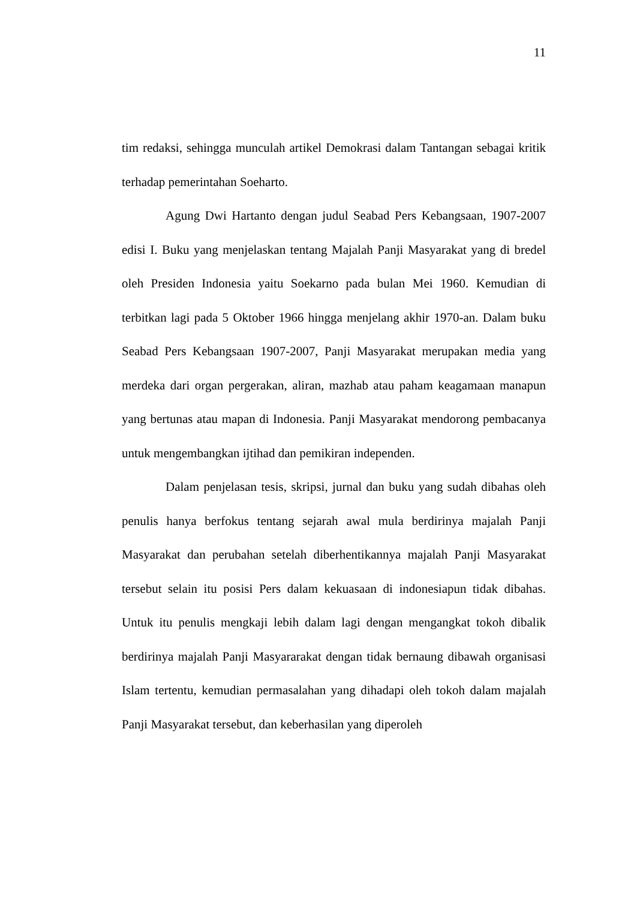11
tim redaksi, sehingga munculah artikel Demokrasi dalam Tantangan sebagai kritik terhadap pemerintahan Soeharto.
Agung Dwi Hartanto dengan judul Seabad Pers Kebangsaan, 1907-2007 edisi I. Buku yang menjelaskan tentang Majalah Panji Masyarakat yang di bredel oleh Presiden Indonesia yaitu Soekarno pada bulan Mei 1960. Kemudian di terbitkan lagi pada 5 Oktober 1966 hingga menjelang akhir 1970-an. Dalam buku Seabad Pers Kebangsaan 1907-2007, Panji Masyarakat merupakan media yang merdeka dari organ pergerakan, aliran, mazhab atau paham keagamaan manapun yang bertunas atau mapan di Indonesia. Panji Masyarakat mendorong pembacanya untuk mengembangkan ijtihad dan pemikiran independen.
Dalam penjelasan tesis, skripsi, jurnal dan buku yang sudah dibahas oleh penulis hanya berfokus tentang sejarah awal mula berdirinya majalah Panji Masyarakat dan perubahan setelah diberhentikannya majalah Panji Masyarakat tersebut selain itu posisi Pers dalam kekuasaan di indonesiapun tidak dibahas. Untuk itu penulis mengkaji lebih dalam lagi dengan mengangkat tokoh dibalik berdirinya majalah Panji Masyararakat dengan tidak bernaung dibawah organisasi Islam tertentu, kemudian permasalahan yang dihadapi oleh tokoh dalam majalah Panji Masyarakat tersebut, dan keberhasilan yang diperoleh